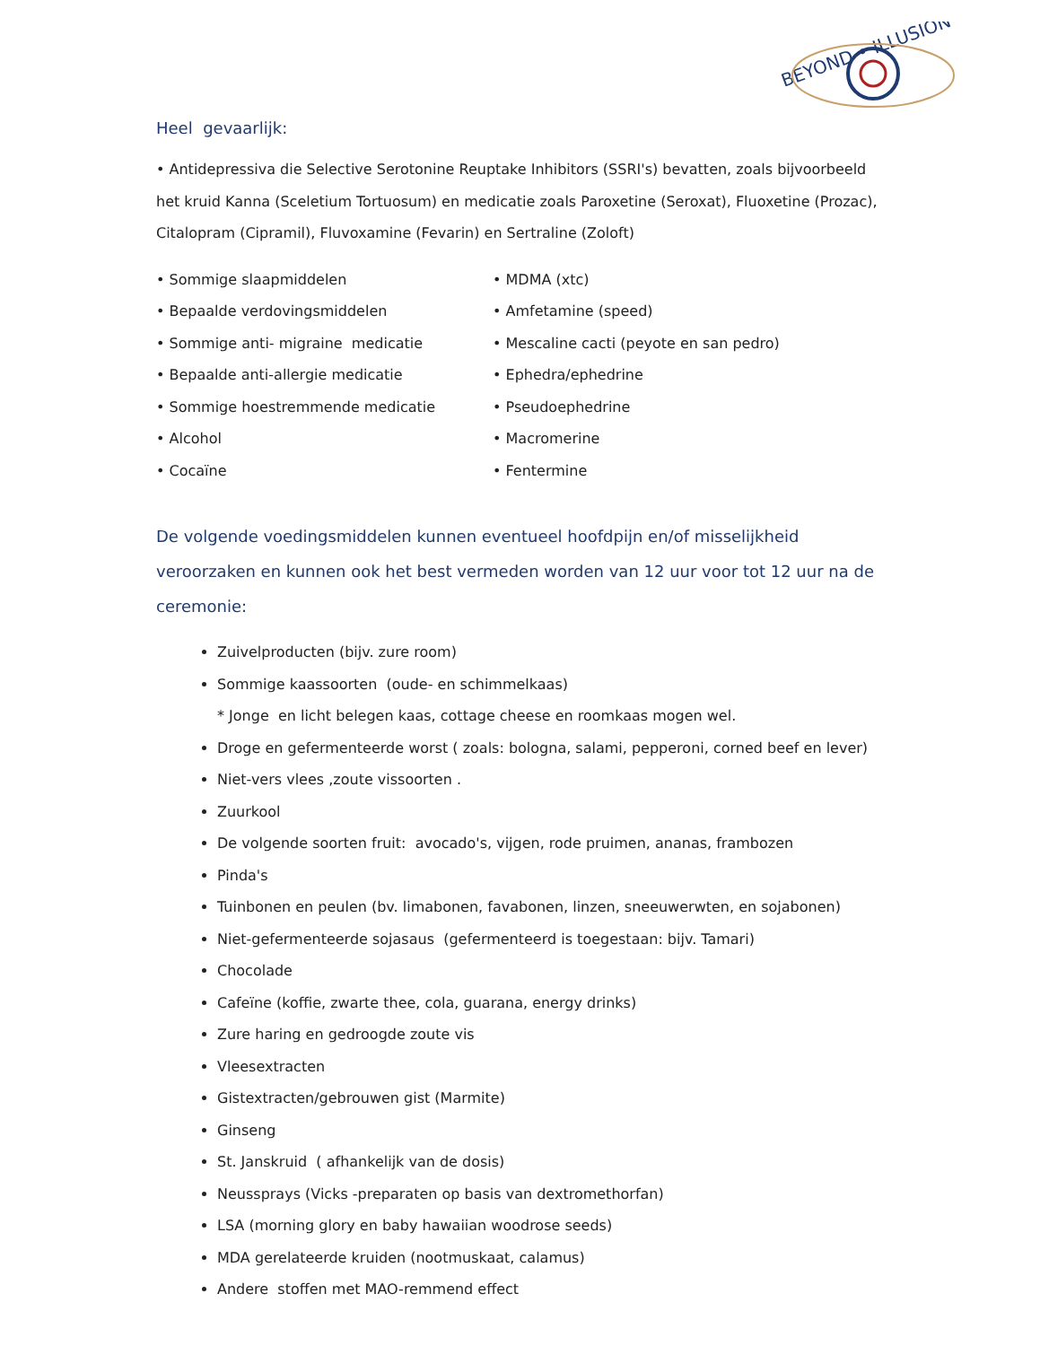BEYOND • ILLUSION
Heel gevaarlijk:
• Antidepressiva die Selective Serotonine Reuptake Inhibitors (SSRI's) bevatten, zoals bijvoorbeeld het kruid Kanna (Sceletium Tortuosum) en medicatie zoals Paroxetine (Seroxat), Fluoxetine (Prozac), Citalopram (Cipramil), Fluvoxamine (Fevarin) en Sertraline (Zoloft)
• Sommige slaapmiddelen
• Bepaalde verdovingsmiddelen
• Sommige anti- migraine medicatie
• Bepaalde anti-allergie medicatie
• Sommige hoestremmende medicatie
• Alcohol
• Cocaïne
• MDMA (xtc)
• Amfetamine (speed)
• Mescaline cacti (peyote en san pedro)
• Ephedra/ephedrine
• Pseudoephedrine
• Macromerine
• Fentermine
De volgende voedingsmiddelen kunnen eventueel hoofdpijn en/of misselijkheid veroorzaken en kunnen ook het best vermeden worden van 12 uur voor tot 12 uur na de ceremonie:
Zuivelproducten (bijv. zure room)
Sommige kaassoorten (oude- en schimmelkaas)
* Jonge en licht belegen kaas, cottage cheese en roomkaas mogen wel.
Droge en gefermenteerde worst ( zoals: bologna, salami, pepperoni, corned beef en lever)
Niet-vers vlees ,zoute vissoorten .
Zuurkool
De volgende soorten fruit: avocado's, vijgen, rode pruimen, ananas, frambozen
Pinda's
Tuinbonen en peulen (bv. limabonen, favabonen, linzen, sneeuwerwten, en sojabonen)
Niet-gefermenteerde sojasaus (gefermenteerd is toegestaan: bijv. Tamari)
Chocolade
Cafeïne (koffie, zwarte thee, cola, guarana, energy drinks)
Zure haring en gedroogde zoute vis
Vleesextracten
Gistextracten/gebrouwen gist (Marmite)
Ginseng
St. Janskruid ( afhankelijk van de dosis)
Neussprays (Vicks -preparaten op basis van dextromethorfan)
LSA (morning glory en baby hawaiian woodrose seeds)
MDA gerelateerde kruiden (nootmuskaat, calamus)
Andere stoffen met MAO-remmend effect